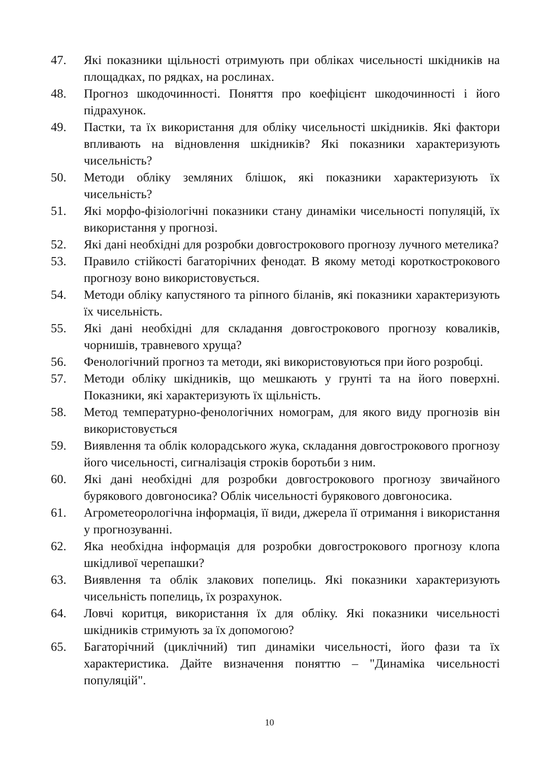47. Які показники щільності отримують при обліках чисельності шкідників на площадках, по рядках, на рослинах.
48. Прогноз шкодочинності. Поняття про коефіцієнт шкодочинності і його підрахунок.
49. Пастки, та їх використання для обліку чисельності шкідників. Які фактори впливають на відновлення шкідників? Які показники характеризують чисельність?
50. Методи обліку земляних блішок, які показники характеризують їх чисельність?
51. Які морфо-фізіологічні показники стану динаміки чисельності популяцій, їх використання у прогнозі.
52. Які дані необхідні для розробки довгострокового прогнозу лучного метелика?
53. Правило стійкості багаторічних фенодат. В якому методі короткострокового прогнозу воно використовується.
54. Методи обліку капустяного та ріпного біланів, які показники характеризують їх чисельність.
55. Які дані необхідні для складання довгострокового прогнозу коваликів, чорнишів, травневого хруща?
56. Фенологічний прогноз та методи, які використовуються при його розробці.
57. Методи обліку шкідників, що мешкають у грунті та на його поверхні. Показники, які характеризують їх щільність.
58. Метод температурно-фенологічних номограм, для якого виду прогнозів він використовується
59. Виявлення та облік колорадського жука, складання довгострокового прогнозу його чисельності, сигналізація строків боротьби з ним.
60. Які дані необхідні для розробки довгострокового прогнозу звичайного бурякового довгоносика? Облік чисельності бурякового довгоносика.
61. Агрометеорологічна інформація, її види, джерела її отримання і використання у прогнозуванні.
62. Яка необхідна інформація для розробки довгострокового прогнозу клопа шкідливої черепашки?
63. Виявлення та облік злакових попелиць. Які показники характеризують чисельність попелиць, їх розрахунок.
64. Ловчі коритця, використання їх для обліку. Які показники чисельності шкідників стримують за їх допомогою?
65. Багаторічний (циклічний) тип динаміки чисельності, його фази та їх характеристика. Дайте визначення поняттю – "Динаміка чисельності популяцій".
10